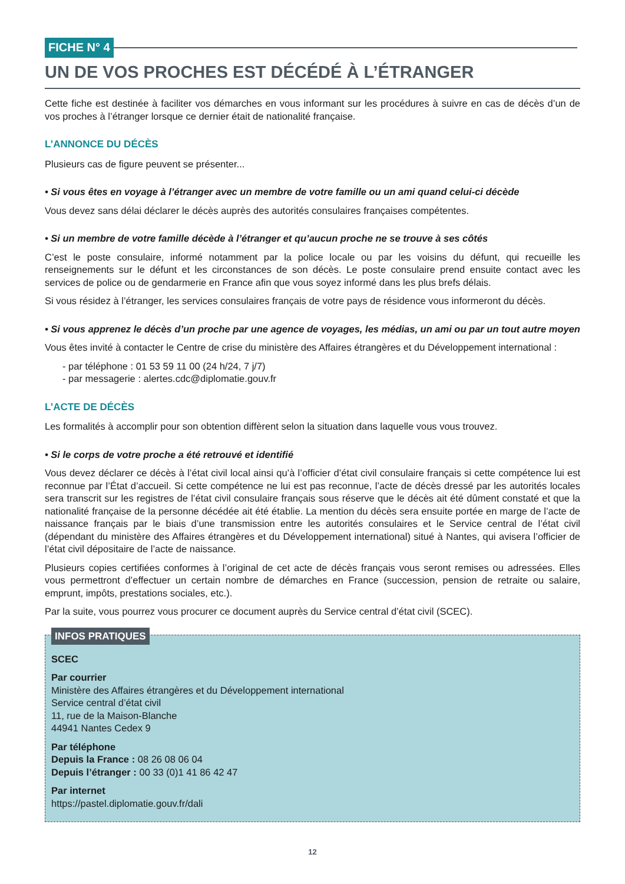FICHE N° 4
UN DE VOS PROCHES EST DÉCÉDÉ À L’ÉTRANGER
Cette fiche est destinée à faciliter vos démarches en vous informant sur les procédures à suivre en cas de décès d’un de vos proches à l’étranger lorsque ce dernier était de nationalité française.
L’ANNONCE DU DÉCÈS
Plusieurs cas de figure peuvent se présenter...
• Si vous êtes en voyage à l’étranger avec un membre de votre famille ou un ami quand celui-ci décède
Vous devez sans délai déclarer le décès auprès des autorités consulaires françaises compétentes.
• Si un membre de votre famille décède à l’étranger et qu’aucun proche ne se trouve à ses côtés
C’est le poste consulaire, informé notamment par la police locale ou par les voisins du défunt, qui recueille les renseignements sur le défunt et les circonstances de son décès. Le poste consulaire prend ensuite contact avec les services de police ou de gendarmerie en France afin que vous soyez informé dans les plus brefs délais.
Si vous résidez à l’étranger, les services consulaires français de votre pays de résidence vous informeront du décès.
• Si vous apprenez le décès d’un proche par une agence de voyages, les médias, un ami ou par un tout autre moyen
Vous êtes invité à contacter le Centre de crise du ministère des Affaires étrangères et du Développement international :
- par téléphone : 01 53 59 11 00 (24 h/24, 7 j/7)
- par messagerie : alertes.cdc@diplomatie.gouv.fr
L’ACTE DE DÉCÈS
Les formalités à accomplir pour son obtention diffèrent selon la situation dans laquelle vous vous trouvez.
• Si le corps de votre proche a été retrouvé et identifié
Vous devez déclarer ce décès à l’état civil local ainsi qu’à l’officier d’état civil consulaire français si cette compétence lui est reconnue par l’État d’accueil. Si cette compétence ne lui est pas reconnue, l’acte de décès dressé par les autorités locales sera transcrit sur les registres de l’état civil consulaire français sous réserve que le décès ait été dûment constaté et que la nationalité française de la personne décédée ait été établie. La mention du décès sera ensuite portée en marge de l’acte de naissance français par le biais d’une transmission entre les autorités consulaires et le Service central de l’état civil (dépendant du ministère des Affaires étrangères et du Développement international) situé à Nantes, qui avisera l’officier de l’état civil dépositaire de l’acte de naissance.
Plusieurs copies certifiées conformes à l’original de cet acte de décès français vous seront remises ou adressées. Elles vous permettront d’effectuer un certain nombre de démarches en France (succession, pension de retraite ou salaire, emprunt, impôts, prestations sociales, etc.).
Par la suite, vous pourrez vous procurer ce document auprès du Service central d’état civil (SCEC).
INFOS PRATIQUES
SCEC
Par courrier
Ministère des Affaires étrangères et du Développement international
Service central d’état civil
11, rue de la Maison-Blanche
44941 Nantes Cedex 9
Par téléphone
Depuis la France : 08 26 08 06 04
Depuis l’étranger : 00 33 (0)1 41 86 42 47
Par internet
https://pastel.diplomatie.gouv.fr/dali
12